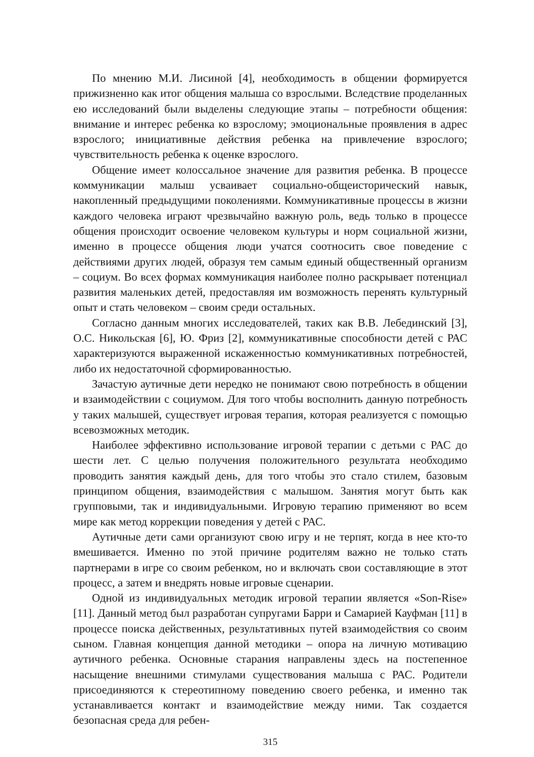По мнению М.И. Лисиной [4], необходимость в общении формируется прижизненно как итог общения малыша со взрослыми. Вследствие проделанных ею исследований были выделены следующие этапы – потребности общения: внимание и интерес ребенка ко взрослому; эмоциональные проявления в адрес взрослого; инициативные действия ребенка на привлечение взрослого; чувствительность ребенка к оценке взрослого.
Общение имеет колоссальное значение для развития ребенка. В процессе коммуникации малыш усваивает социально-общеисторический навык, накопленный предыдущими поколениями. Коммуникативные процессы в жизни каждого человека играют чрезвычайно важную роль, ведь только в процессе общения происходит освоение человеком культуры и норм социальной жизни, именно в процессе общения люди учатся соотносить свое поведение с действиями других людей, образуя тем самым единый общественный организм – социум. Во всех формах коммуникация наиболее полно раскрывает потенциал развития маленьких детей, предоставляя им возможность перенять культурный опыт и стать человеком – своим среди остальных.
Согласно данным многих исследователей, таких как В.В. Лебединский [3], О.С. Никольская [6], Ю. Фриз [2], коммуникативные способности детей с РАС характеризуются выраженной искаженностью коммуникативных потребностей, либо их недостаточной сформированностью.
Зачастую аутичные дети нередко не понимают свою потребность в общении и взаимодействии с социумом. Для того чтобы восполнить данную потребность у таких малышей, существует игровая терапия, которая реализуется с помощью всевозможных методик.
Наиболее эффективно использование игровой терапии с детьми с РАС до шести лет. С целью получения положительного результата необходимо проводить занятия каждый день, для того чтобы это стало стилем, базовым принципом общения, взаимодействия с малышом. Занятия могут быть как групповыми, так и индивидуальными. Игровую терапию применяют во всем мире как метод коррекции поведения у детей с РАС.
Аутичные дети сами организуют свою игру и не терпят, когда в нее кто-то вмешивается. Именно по этой причине родителям важно не только стать партнерами в игре со своим ребенком, но и включать свои составляющие в этот процесс, а затем и внедрять новые игровые сценарии.
Одной из индивидуальных методик игровой терапии является «Son-Rise» [11]. Данный метод был разработан супругами Барри и Самарией Кауфман [11] в процессе поиска действенных, результативных путей взаимодействия со своим сыном. Главная концепция данной методики – опора на личную мотивацию аутичного ребенка. Основные старания направлены здесь на постепенное насыщение внешними стимулами существования малыша с РАС. Родители присоединяются к стереотипному поведению своего ребенка, и именно так устанавливается контакт и взаимодействие между ними. Так создается безопасная среда для ребен-
315